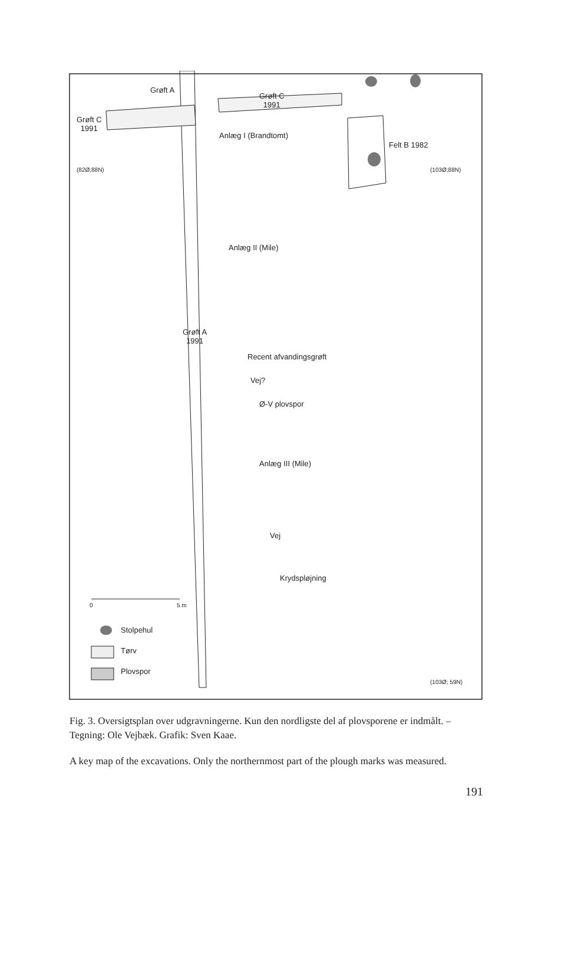Grøft A
Grøft C
1991
Grøft C
1991
Anlæg I (Brandtomt)
Felt B 1982
(82Ø;88N) (103Ø;88N)
Anlæg II (Mile)
Grøft A
1991
Recent afvandingsgrøft
Vej?
Ø-V plovspor
Anlæg III (Mile)
Vej
Krydspløjning
0 5 m
Stolpehul
Tørv
Plovspor
(103Ø; 59N)
Fig. 3. Oversigtsplan over udgravningerne. Kun den nordligste del af plovsporene er indmålt. – Tegning: Ole Vejbæk. Grafik: Sven Kaae.
A key map of the excavations. Only the northernmost part of the plough marks was measured.
191